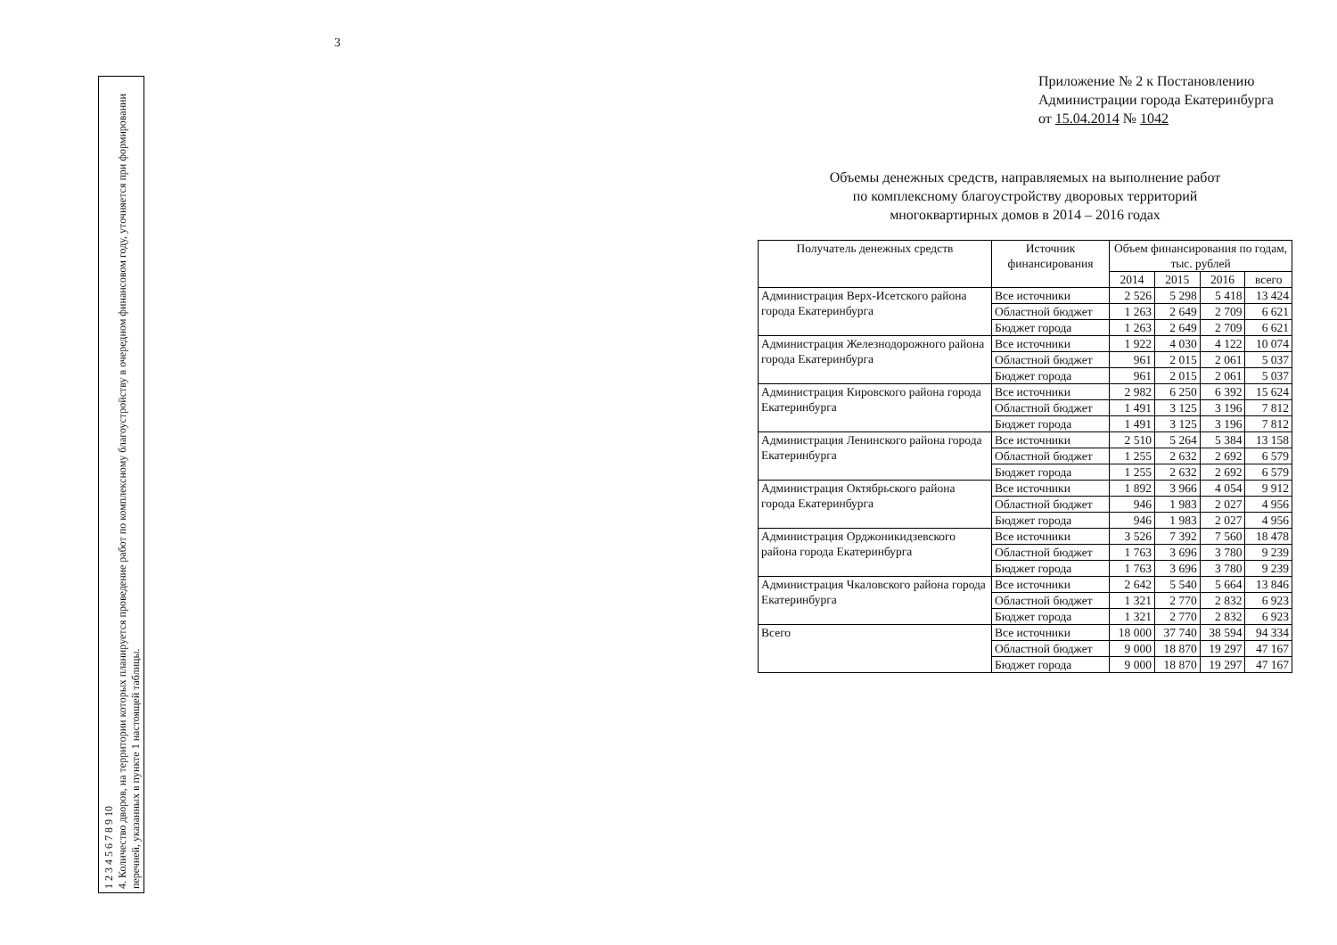3
1 2 3 4 5 6 7 8 9 10
4. Количество дворов, на территории которых планируется проведение работ по комплексному благоустройству в очередном финансовом году, уточняется при формировании перечней, указанных в пункте 1 настоящей таблицы.
Приложение № 2 к Постановлению
Администрации города Екатеринбурга
от 15.04.2014 № 1042
Объемы денежных средств, направляемых на выполнение работ
по комплексному благоустройству дворовых территорий
многоквартирных домов в 2014 – 2016 годах
| Получатель денежных средств | Источник финансирования | Объем финансирования по годам, тыс. рублей | | | |
| --- | --- | --- | --- | --- | --- |
| | | 2014 | 2015 | 2016 | всего |
| Администрация Верх-Исетского района города Екатеринбурга | Все источники | 2 526 | 5 298 | 5 418 | 13 424 |
| | Областной бюджет | 1 263 | 2 649 | 2 709 | 6 621 |
| | Бюджет города | 1 263 | 2 649 | 2 709 | 6 621 |
| Администрация Железнодорожного района города Екатеринбурга | Все источники | 1 922 | 4 030 | 4 122 | 10 074 |
| | Областной бюджет | 961 | 2 015 | 2 061 | 5 037 |
| | Бюджет города | 961 | 2 015 | 2 061 | 5 037 |
| Администрация Кировского района города Екатеринбурга | Все источники | 2 982 | 6 250 | 6 392 | 15 624 |
| | Областной бюджет | 1 491 | 3 125 | 3 196 | 7 812 |
| | Бюджет города | 1 491 | 3 125 | 3 196 | 7 812 |
| Администрация Ленинского района города Екатеринбурга | Все источники | 2 510 | 5 264 | 5 384 | 13 158 |
| | Областной бюджет | 1 255 | 2 632 | 2 692 | 6 579 |
| | Бюджет города | 1 255 | 2 632 | 2 692 | 6 579 |
| Администрация Октябрьского района города Екатеринбурга | Все источники | 1 892 | 3 966 | 4 054 | 9 912 |
| | Областной бюджет | 946 | 1 983 | 2 027 | 4 956 |
| | Бюджет города | 946 | 1 983 | 2 027 | 4 956 |
| Администрация Орджоникидзевского района города Екатеринбурга | Все источники | 3 526 | 7 392 | 7 560 | 18 478 |
| | Областной бюджет | 1 763 | 3 696 | 3 780 | 9 239 |
| | Бюджет города | 1 763 | 3 696 | 3 780 | 9 239 |
| Администрация Чкаловского района города Екатеринбурга | Все источники | 2 642 | 5 540 | 5 664 | 13 846 |
| | Областной бюджет | 1 321 | 2 770 | 2 832 | 6 923 |
| | Бюджет города | 1 321 | 2 770 | 2 832 | 6 923 |
| Всего | Все источники | 18 000 | 37 740 | 38 594 | 94 334 |
| | Областной бюджет | 9 000 | 18 870 | 19 297 | 47 167 |
| | Бюджет города | 9 000 | 18 870 | 19 297 | 47 167 |